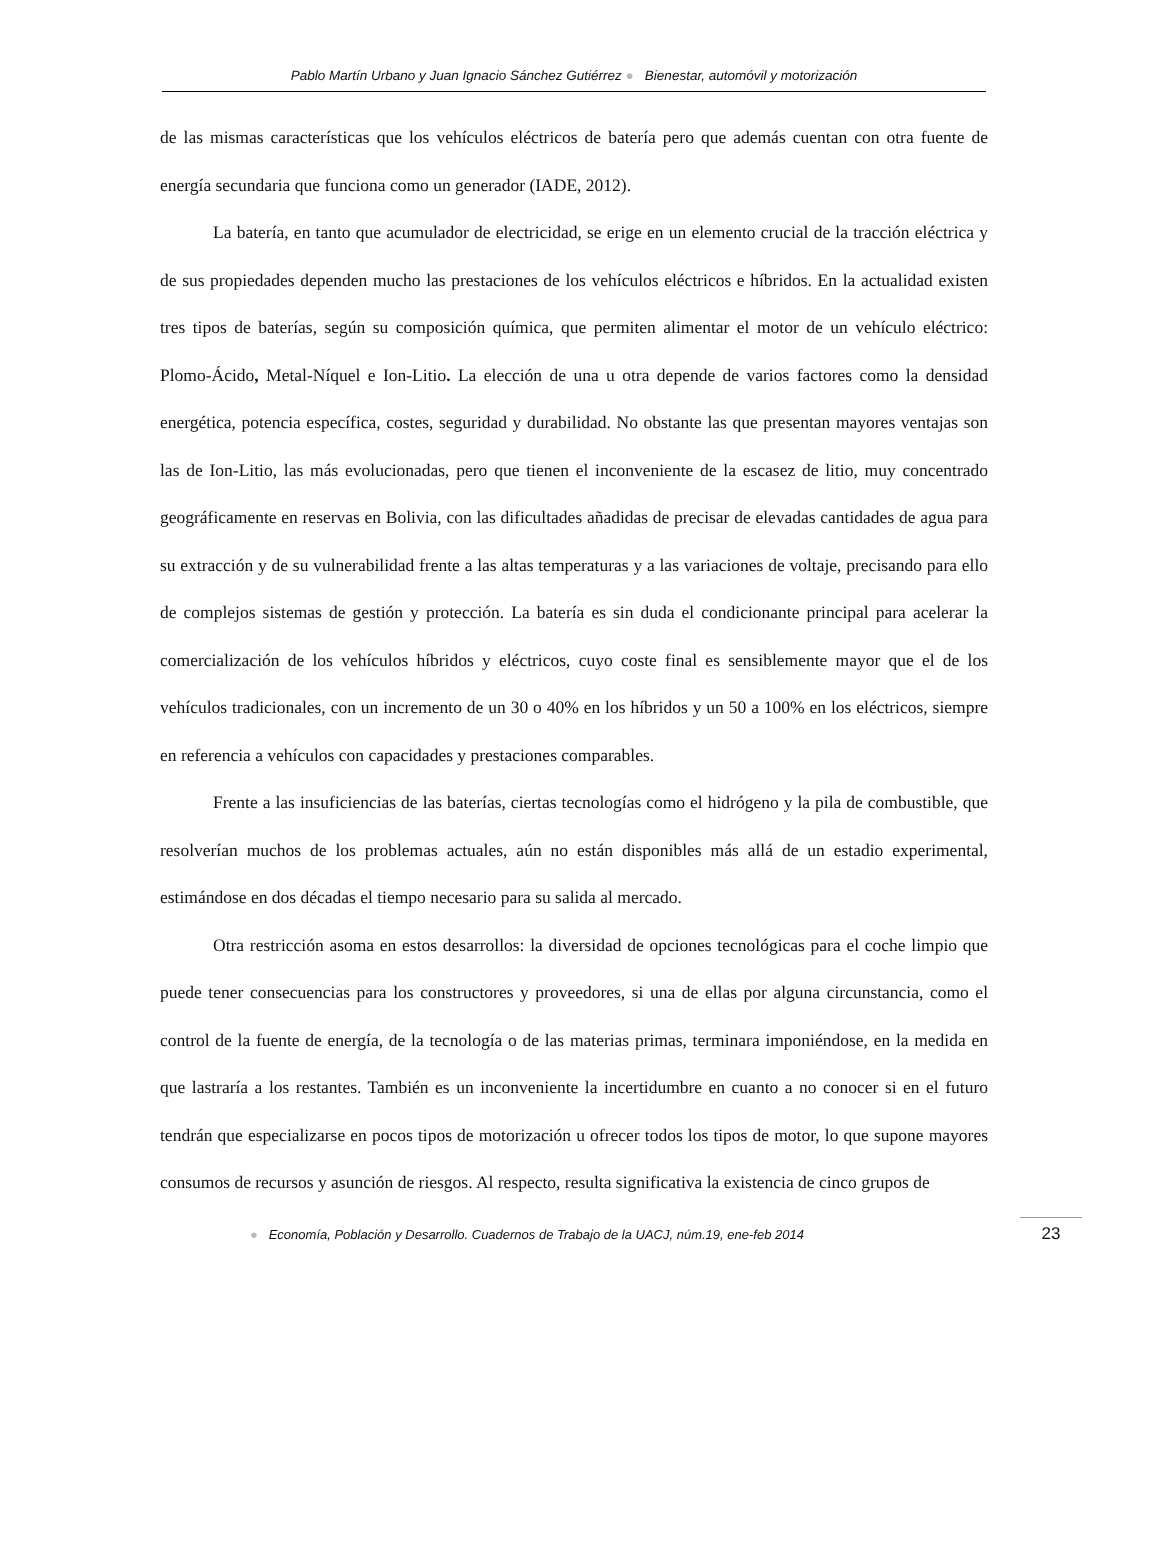Pablo Martín Urbano y Juan Ignacio Sánchez Gutiérrez ● Bienestar, automóvil y motorización
de las mismas características que los vehículos eléctricos de batería pero que además cuentan con otra fuente de energía secundaria que funciona como un generador (IADE, 2012).
La batería, en tanto que acumulador de electricidad, se erige en un elemento crucial de la tracción eléctrica y de sus propiedades dependen mucho las prestaciones de los vehículos eléctricos e híbridos. En la actualidad existen tres tipos de baterías, según su composición química, que permiten alimentar el motor de un vehículo eléctrico: Plomo-Ácido, Metal-Níquel e Ion-Litio. La elección de una u otra depende de varios factores como la densidad energética, potencia específica, costes, seguridad y durabilidad. No obstante las que presentan mayores ventajas son las de Ion-Litio, las más evolucionadas, pero que tienen el inconveniente de la escasez de litio, muy concentrado geográficamente en reservas en Bolivia, con las dificultades añadidas de precisar de elevadas cantidades de agua para su extracción y de su vulnerabilidad frente a las altas temperaturas y a las variaciones de voltaje, precisando para ello de complejos sistemas de gestión y protección. La batería es sin duda el condicionante principal para acelerar la comercialización de los vehículos híbridos y eléctricos, cuyo coste final es sensiblemente mayor que el de los vehículos tradicionales, con un incremento de un 30 o 40% en los híbridos y un 50 a 100% en los eléctricos, siempre en referencia a vehículos con capacidades y prestaciones comparables.
Frente a las insuficiencias de las baterías, ciertas tecnologías como el hidrógeno y la pila de combustible, que resolverían muchos de los problemas actuales, aún no están disponibles más allá de un estadio experimental, estimándose en dos décadas el tiempo necesario para su salida al mercado.
Otra restricción asoma en estos desarrollos: la diversidad de opciones tecnológicas para el coche limpio que puede tener consecuencias para los constructores y proveedores, si una de ellas por alguna circunstancia, como el control de la fuente de energía, de la tecnología o de las materias primas, terminara imponiéndose, en la medida en que lastraría a los restantes. También es un inconveniente la incertidumbre en cuanto a no conocer si en el futuro tendrán que especializarse en pocos tipos de motorización u ofrecer todos los tipos de motor, lo que supone mayores consumos de recursos y asunción de riesgos. Al respecto, resulta significativa la existencia de cinco grupos de
● Economía, Población y Desarrollo. Cuadernos de Trabajo de la UACJ, núm.19, ene-feb 2014
23